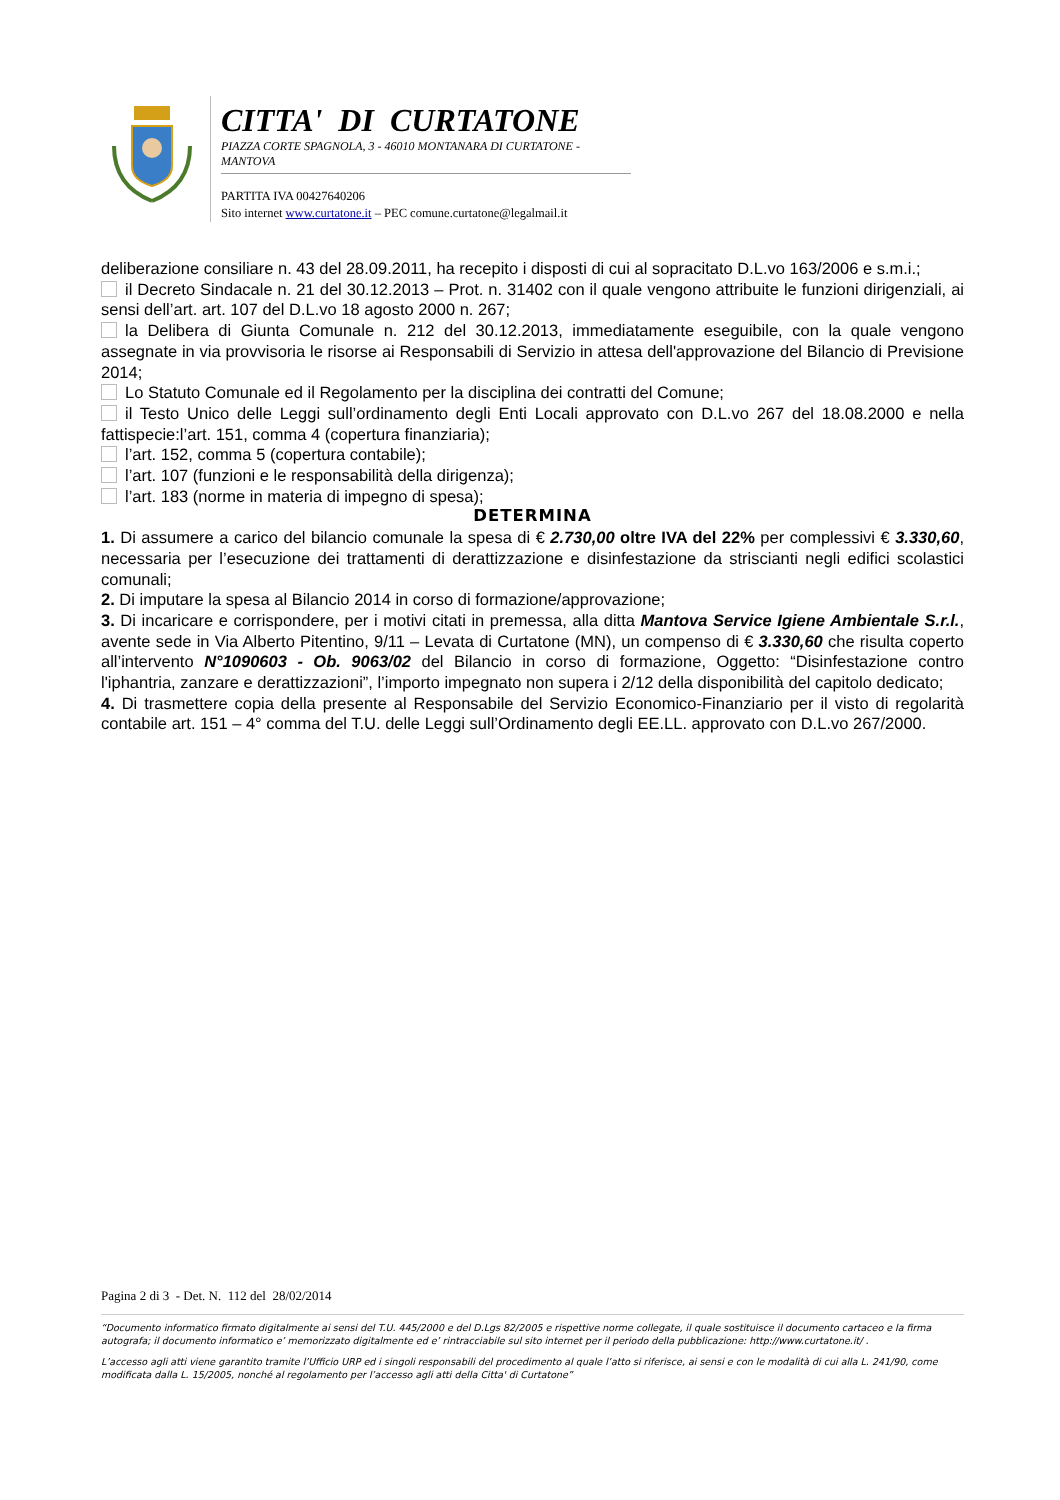CITTA' DI CURTATONE
PIAZZA CORTE SPAGNOLA, 3 - 46010 MONTANARA DI CURTATONE - MANTOVA
PARTITA IVA 00427640206
Sito internet www.curtatone.it – PEC comune.curtatone@legalmail.it
deliberazione consiliare n. 43 del 28.09.2011, ha recepito i disposti di cui al sopracitato D.L.vo 163/2006 e s.m.i.;
il Decreto Sindacale n. 21 del 30.12.2013 – Prot. n. 31402 con il quale vengono attribuite le funzioni dirigenziali, ai sensi dell’art. art. 107 del D.L.vo 18 agosto 2000 n. 267;
la Delibera di Giunta Comunale n. 212 del 30.12.2013, immediatamente eseguibile, con la quale vengono assegnate in via provvisoria le risorse ai Responsabili di Servizio in attesa dell'approvazione del Bilancio di Previsione 2014;
Lo Statuto Comunale ed il Regolamento per la disciplina dei contratti del Comune;
il Testo Unico delle Leggi sull’ordinamento degli Enti Locali approvato con D.L.vo 267 del 18.08.2000 e nella fattispecie:l’art. 151, comma 4 (copertura finanziaria);
l’art. 152, comma 5 (copertura contabile);
l’art. 107 (funzioni e le responsabilità della dirigenza);
l’art. 183 (norme in materia di impegno di spesa);
DETERMINA
1. Di assumere a carico del bilancio comunale la spesa di € 2.730,00 oltre IVA del 22% per complessivi € 3.330,60, necessaria per l’esecuzione dei trattamenti di derattizzazione e disinfestazione da striscianti negli edifici scolastici comunali;
2. Di imputare la spesa al Bilancio 2014 in corso di formazione/approvazione;
3. Di incaricare e corrispondere, per i motivi citati in premessa, alla ditta Mantova Service Igiene Ambientale S.r.l., avente sede in Via Alberto Pitentino, 9/11 – Levata di Curtatone (MN), un compenso di € 3.330,60 che risulta coperto all’intervento N°1090603 - Ob. 9063/02 del Bilancio in corso di formazione, Oggetto: “Disinfestazione contro l'iphantria, zanzare e derattizzazioni”, l’importo impegnato non supera i 2/12 della disponibilità del capitolo dedicato;
4. Di trasmettere copia della presente al Responsabile del Servizio Economico-Finanziario per il visto di regolarità contabile art. 151 – 4° comma del T.U. delle Leggi sull’Ordinamento degli EE.LL. approvato con D.L.vo 267/2000.
Pagina 2 di 3 - Det. N. 112 del 28/02/2014
“Documento informatico firmato digitalmente ai sensi del T.U. 445/2000 e del D.Lgs 82/2005 e rispettive norme collegate, il quale sostituisce il documento cartaceo e la firma autografa; il documento informatico e’ memorizzato digitalmente ed e’ rintracciabile sul sito internet per il periodo della pubblicazione: http://www.curtatone.it/ .
L’accesso agli atti viene garantito tramite l’Ufficio URP ed i singoli responsabili del procedimento al quale l’atto si riferisce, ai sensi e con le modalità di cui alla L. 241/90, come modificata dalla L. 15/2005, nonché al regolamento per l’accesso agli atti della Citta' di Curtatone”